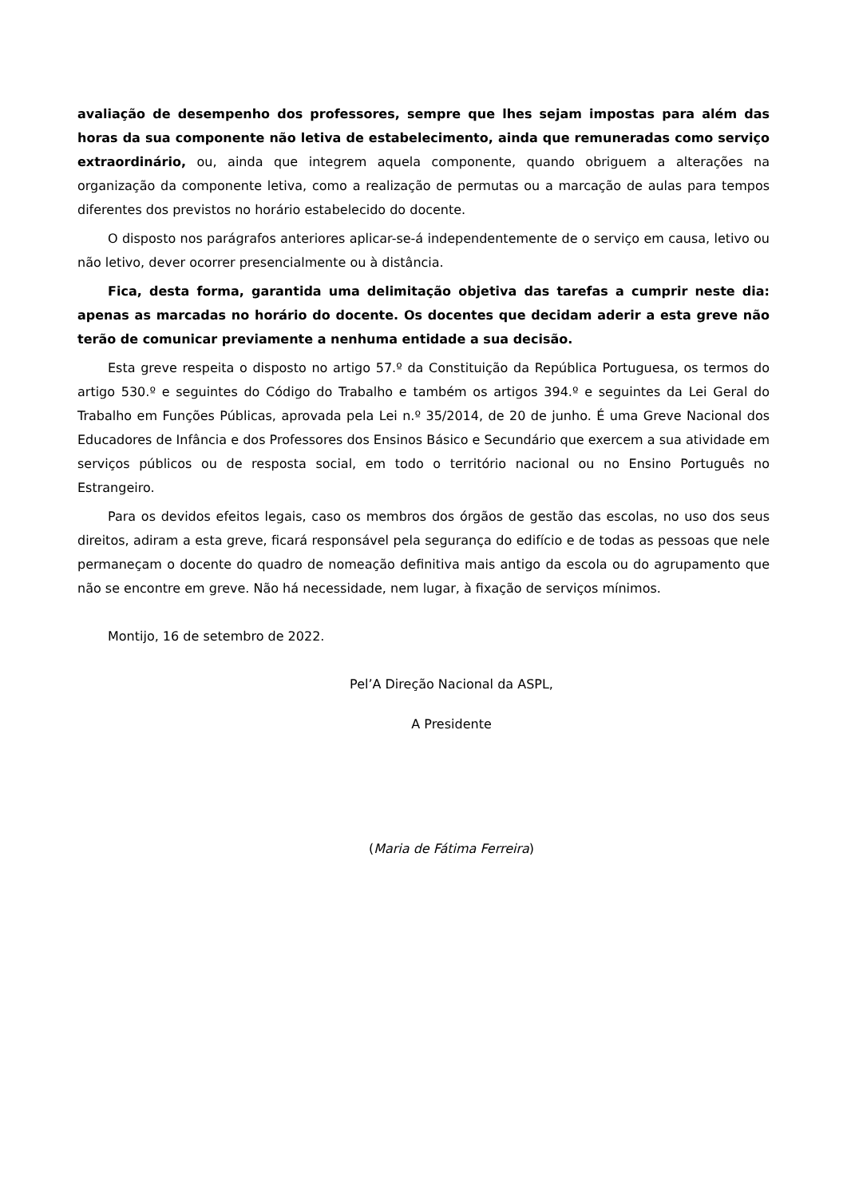avaliação de desempenho dos professores, sempre que lhes sejam impostas para além das horas da sua componente não letiva de estabelecimento, ainda que remuneradas como serviço extraordinário, ou, ainda que integrem aquela componente, quando obriguem a alterações na organização da componente letiva, como a realização de permutas ou a marcação de aulas para tempos diferentes dos previstos no horário estabelecido do docente.
O disposto nos parágrafos anteriores aplicar-se-á independentemente de o serviço em causa, letivo ou não letivo, dever ocorrer presencialmente ou à distância.
Fica, desta forma, garantida uma delimitação objetiva das tarefas a cumprir neste dia: apenas as marcadas no horário do docente. Os docentes que decidam aderir a esta greve não terão de comunicar previamente a nenhuma entidade a sua decisão.
Esta greve respeita o disposto no artigo 57.º da Constituição da República Portuguesa, os termos do artigo 530.º e seguintes do Código do Trabalho e também os artigos 394.º e seguintes da Lei Geral do Trabalho em Funções Públicas, aprovada pela Lei n.º 35/2014, de 20 de junho. É uma Greve Nacional dos Educadores de Infância e dos Professores dos Ensinos Básico e Secundário que exercem a sua atividade em serviços públicos ou de resposta social, em todo o território nacional ou no Ensino Português no Estrangeiro.
Para os devidos efeitos legais, caso os membros dos órgãos de gestão das escolas, no uso dos seus direitos, adiram a esta greve, ficará responsável pela segurança do edifício e de todas as pessoas que nele permaneçam o docente do quadro de nomeação definitiva mais antigo da escola ou do agrupamento que não se encontre em greve. Não há necessidade, nem lugar, à fixação de serviços mínimos.
Montijo, 16 de setembro de 2022.
Pel’A Direção Nacional da ASPL,
A Presidente
(Maria de Fátima Ferreira)